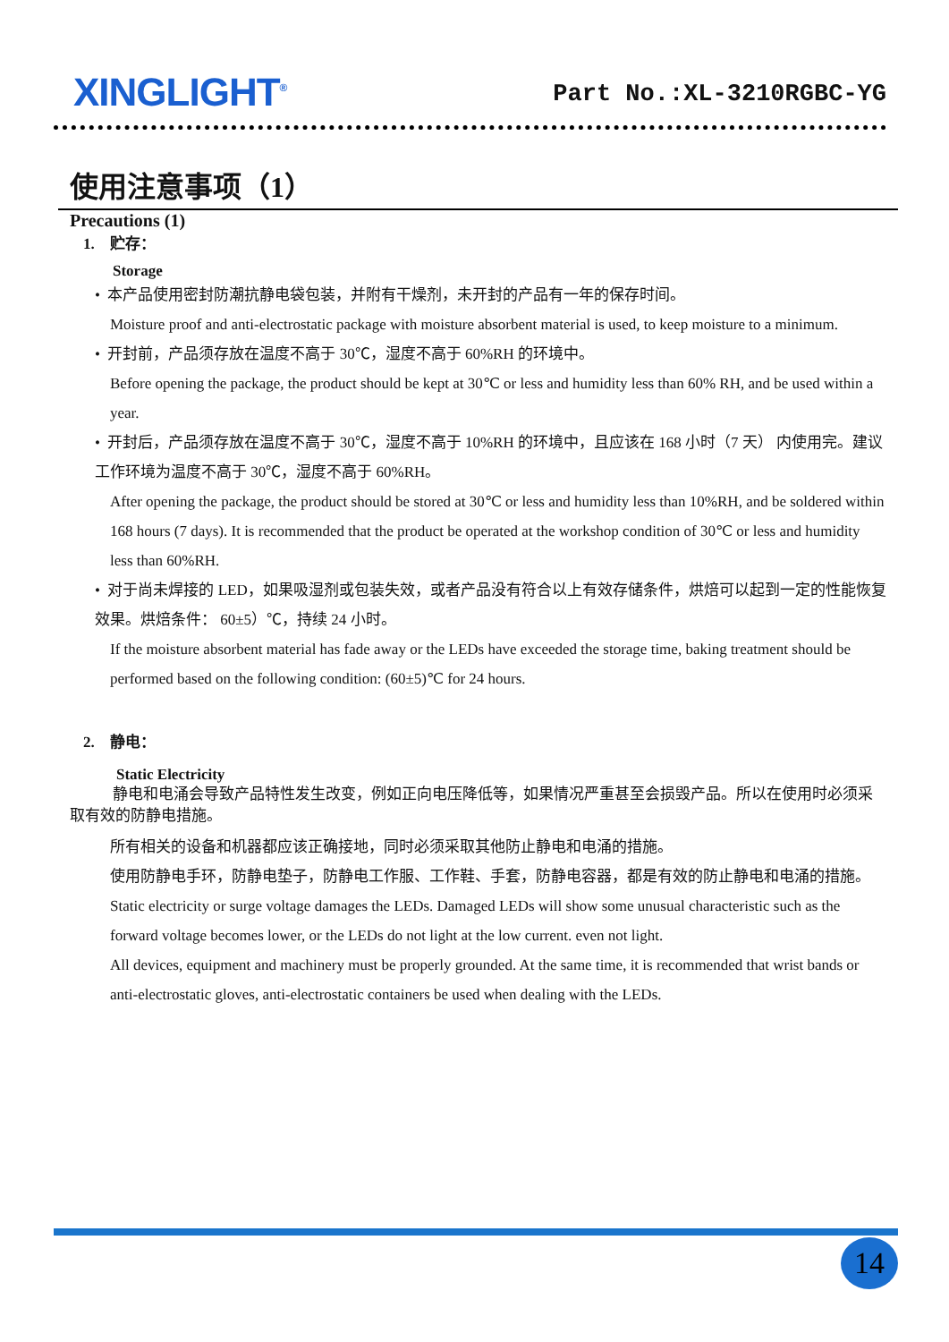XINGLIGHT<sup>®</sup>
Part No.:XL-3210RGBC-YG
使用注意事项（1）
Precautions (1)
1. 贮存：
Storage
• 本产品使用密封防潮抗静电袋包装，并附有干燥剂，未开封的产品有一年的保存时间。
Moisture proof and anti-electrostatic package with moisture absorbent material is used, to keep moisture to a minimum.
• 开封前，产品须存放在温度不高于 30℃，湿度不高于 60%RH 的环境中。
Before opening the package, the product should be kept at 30℃ or less and humidity less than 60% RH, and be used within a year.
• 开封后，产品须存放在温度不高于 30℃，湿度不高于 10%RH 的环境中，且应该在 168 小时（7 天） 内使用完。建议工作环境为温度不高于 30℃，湿度不高于 60%RH。
After opening the package, the product should be stored at 30℃ or less and humidity less than 10%RH, and be soldered within 168 hours (7 days). It is recommended that the product be operated at the workshop condition of 30℃ or less and humidity less than 60%RH.
• 对于尚未焊接的 LED，如果吸湿剂或包装失效，或者产品没有符合以上有效存储条件，烘焙可以起到一定的性能恢复效果。烘焙条件： 60±5）℃，持续 24 小时。
If the moisture absorbent material has fade away or the LEDs have exceeded the storage time, baking treatment should be performed based on the following condition: (60±5)℃ for 24 hours.
2. 静电：
Static Electricity
静电和电涌会导致产品特性发生改变，例如正向电压降低等，如果情况严重甚至会损毁产品。所以在使用时必须采取有效的防静电措施。
所有相关的设备和机器都应该正确接地，同时必须采取其他防止静电和电涌的措施。
使用防静电手环，防静电垫子，防静电工作服、工作鞋、手套，防静电容器，都是有效的防止静电和电涌的措施。
Static electricity or surge voltage damages the LEDs. Damaged LEDs will show some unusual characteristic such as the forward voltage becomes lower, or the LEDs do not light at the low current. even not light.
All devices, equipment and machinery must be properly grounded. At the same time, it is recommended that wrist bands or anti-electrostatic gloves, anti-electrostatic containers be used when dealing with the LEDs.
14